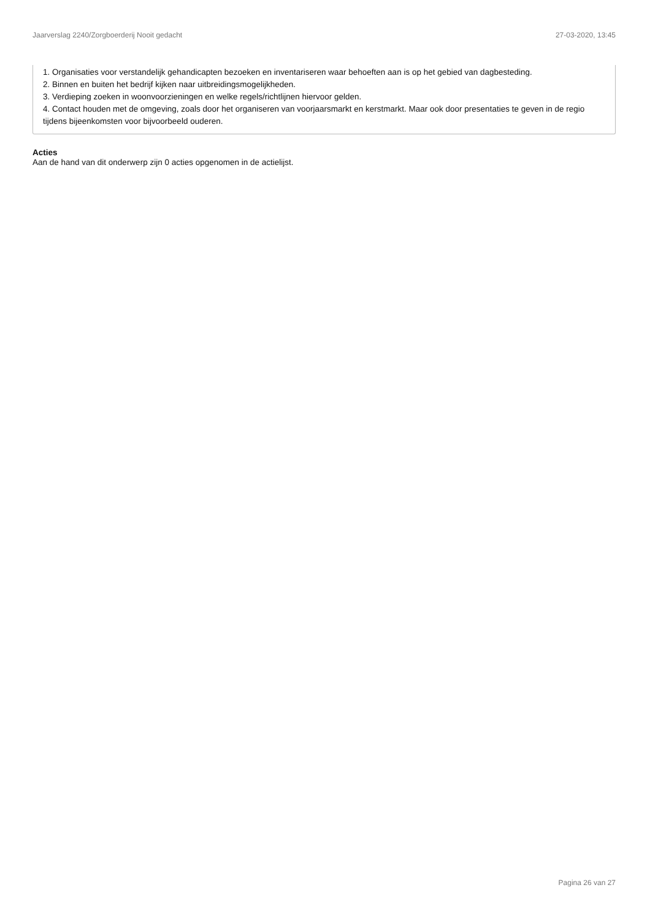Jaarverslag 2240/Zorgboerderij Nooit gedacht 27-03-2020, 13:45
1. Organisaties voor verstandelijk gehandicapten bezoeken en inventariseren waar behoeften aan is op het gebied van dagbesteding.
2. Binnen en buiten het bedrijf kijken naar uitbreidingsmogelijkheden.
3. Verdieping zoeken in woonvoorzieningen en welke regels/richtlijnen hiervoor gelden.
4. Contact houden met de omgeving, zoals door het organiseren van voorjaarsmarkt en kerstmarkt. Maar ook door presentaties te geven in de regio tijdens bijeenkomsten voor bijvoorbeeld ouderen.
Acties
Aan de hand van dit onderwerp zijn 0 acties opgenomen in de actielijst.
Pagina 26 van 27